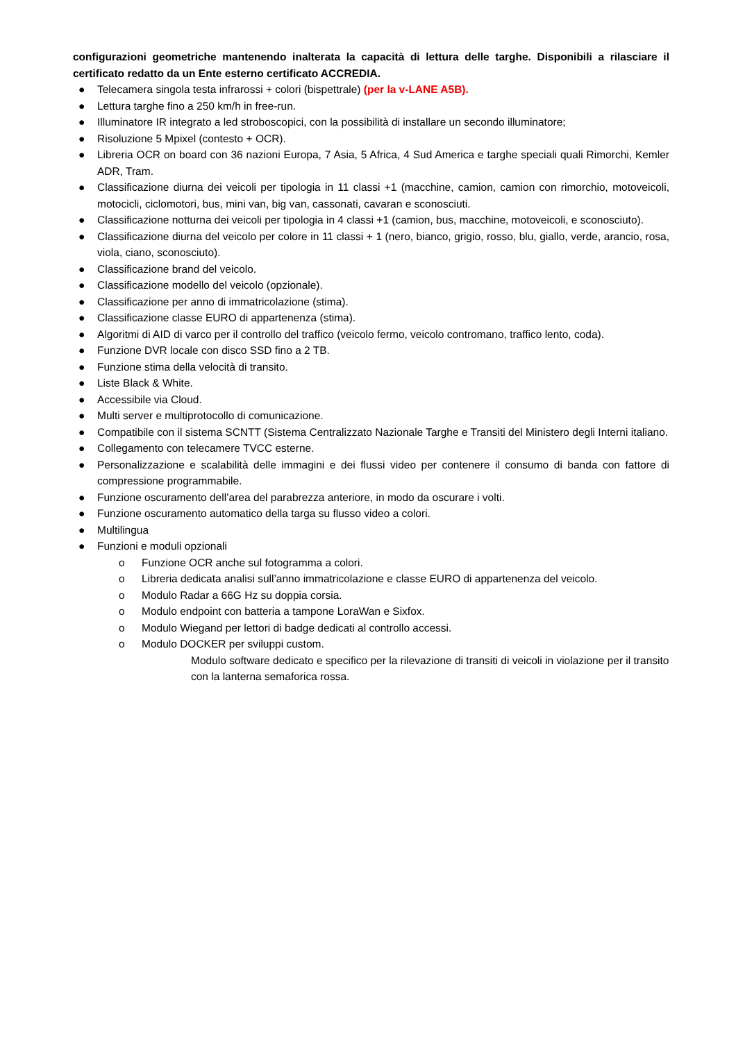configurazioni geometriche mantenendo inalterata la capacità di lettura delle targhe. Disponibili a rilasciare il certificato redatto da un Ente esterno certificato ACCREDIA.
● Telecamera singola testa infrarossi + colori (bispettrale) (per la v-LANE A5B).
● Lettura targhe fino a 250 km/h in free-run.
● Illuminatore IR integrato a led stroboscopici, con la possibilità di installare un secondo illuminatore;
● Risoluzione 5 Mpixel (contesto + OCR).
● Libreria OCR on board con 36 nazioni Europa, 7 Asia, 5 Africa, 4 Sud America e targhe speciali quali Rimorchi, Kemler ADR, Tram.
● Classificazione diurna dei veicoli per tipologia in 11 classi +1 (macchine, camion, camion con rimorchio, motoveicoli, motocicli, ciclomotori, bus, mini van, big van, cassonati, cavaran e sconosciuti.
● Classificazione notturna dei veicoli per tipologia in 4 classi +1 (camion, bus, macchine, motoveicoli, e sconosciuto).
● Classificazione diurna del veicolo per colore in 11 classi + 1 (nero, bianco, grigio, rosso, blu, giallo, verde, arancio, rosa, viola, ciano, sconosciuto).
● Classificazione brand del veicolo.
● Classificazione modello del veicolo (opzionale).
● Classificazione per anno di immatricolazione (stima).
● Classificazione classe EURO di appartenenza (stima).
● Algoritmi di AID di varco per il controllo del traffico (veicolo fermo, veicolo contromano, traffico lento, coda).
● Funzione DVR locale con disco SSD fino a 2 TB.
● Funzione stima della velocità di transito.
● Liste Black & White.
● Accessibile via Cloud.
● Multi server e multiprotocollo di comunicazione.
● Compatibile con il sistema SCNTT (Sistema Centralizzato Nazionale Targhe e Transiti del Ministero degli Interni italiano.
● Collegamento con telecamere TVCC esterne.
● Personalizzazione e scalabilità delle immagini e dei flussi video per contenere il consumo di banda con fattore di compressione programmabile.
● Funzione oscuramento dell’area del parabrezza anteriore, in modo da oscurare i volti.
● Funzione oscuramento automatico della targa su flusso video a colori.
● Multilingua
● Funzioni e moduli opzionali
o Funzione OCR anche sul fotogramma a colori.
o Libreria dedicata analisi sull’anno immatricolazione e classe EURO di appartenenza del veicolo.
o Modulo Radar a 66G Hz su doppia corsia.
o Modulo endpoint con batteria a tampone LoraWan e Sixfox.
o Modulo Wiegand per lettori di badge dedicati al controllo accessi.
o Modulo DOCKER per sviluppi custom.
Modulo software dedicato e specifico per la rilevazione di transiti di veicoli in violazione per il transito con la lanterna semaforica rossa.